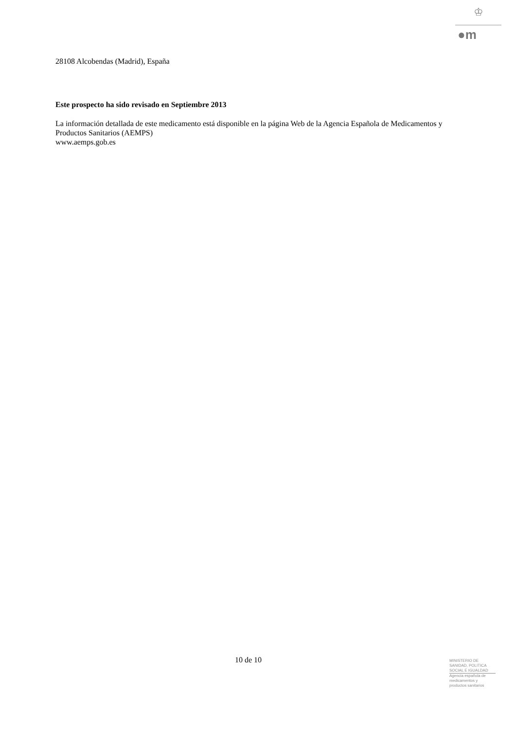♔
●m
28108 Alcobendas (Madrid), España
Este prospecto ha sido revisado en Septiembre 2013
La información detallada de este medicamento está disponible en la página Web de la Agencia Española de Medicamentos y Productos Sanitarios (AEMPS)
www.aemps.gob.es
10 de 10
MINISTERIO DE
SANIDAD, POLITICA
SOCIAL E IGUALDAD
Agencia española de
medicamentos y
productos sanitarios